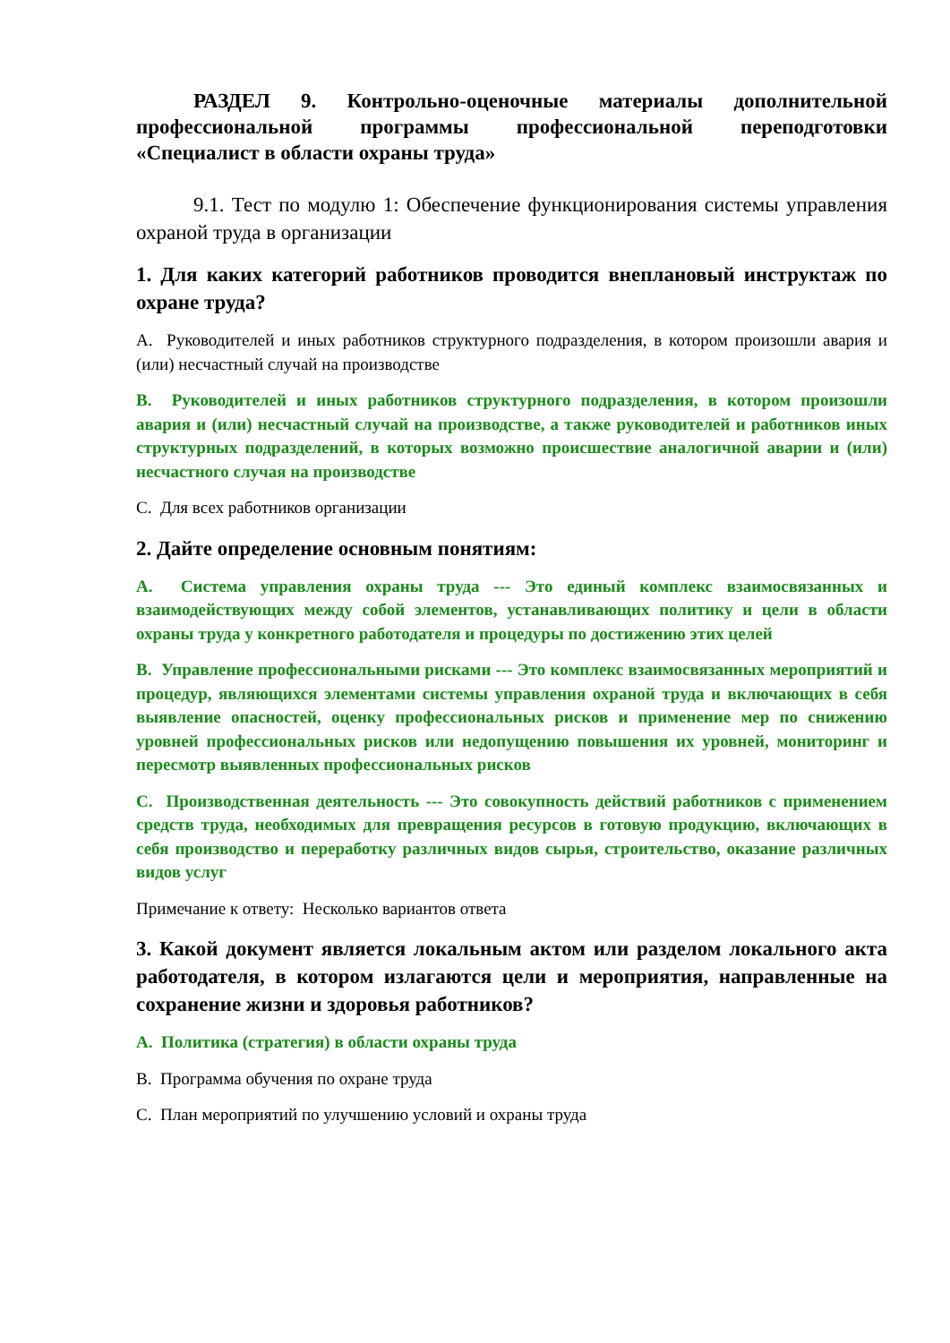РАЗДЕЛ 9. Контрольно-оценочные материалы дополнительной профессиональной программы профессиональной переподготовки «Специалист в области охраны труда»
9.1. Тест по модулю 1: Обеспечение функционирования системы управления охраной труда в организации
1. Для каких категорий работников проводится внеплановый инструктаж по охране труда?
A. Руководителей и иных работников структурного подразделения, в котором произошли авария и (или) несчастный случай на производстве
B. Руководителей и иных работников структурного подразделения, в котором произошли авария и (или) несчастный случай на производстве, а также руководителей и работников иных структурных подразделений, в которых возможно происшествие аналогичной аварии и (или) несчастного случая на производстве
C. Для всех работников организации
2. Дайте определение основным понятиям:
A. Система управления охраны труда --- Это единый комплекс взаимосвязанных и взаимодействующих между собой элементов, устанавливающих политику и цели в области охраны труда у конкретного работодателя и процедуры по достижению этих целей
B. Управление профессиональными рисками --- Это комплекс взаимосвязанных мероприятий и процедур, являющихся элементами системы управления охраной труда и включающих в себя выявление опасностей, оценку профессиональных рисков и применение мер по снижению уровней профессиональных рисков или недопущению повышения их уровней, мониторинг и пересмотр выявленных профессиональных рисков
C. Производственная деятельность --- Это совокупность действий работников с применением средств труда, необходимых для превращения ресурсов в готовую продукцию, включающих в себя производство и переработку различных видов сырья, строительство, оказание различных видов услуг
Примечание к ответу: Несколько вариантов ответа
3. Какой документ является локальным актом или разделом локального акта работодателя, в котором излагаются цели и мероприятия, направленные на сохранение жизни и здоровья работников?
A. Политика (стратегия) в области охраны труда
B. Программа обучения по охране труда
C. План мероприятий по улучшению условий и охраны труда